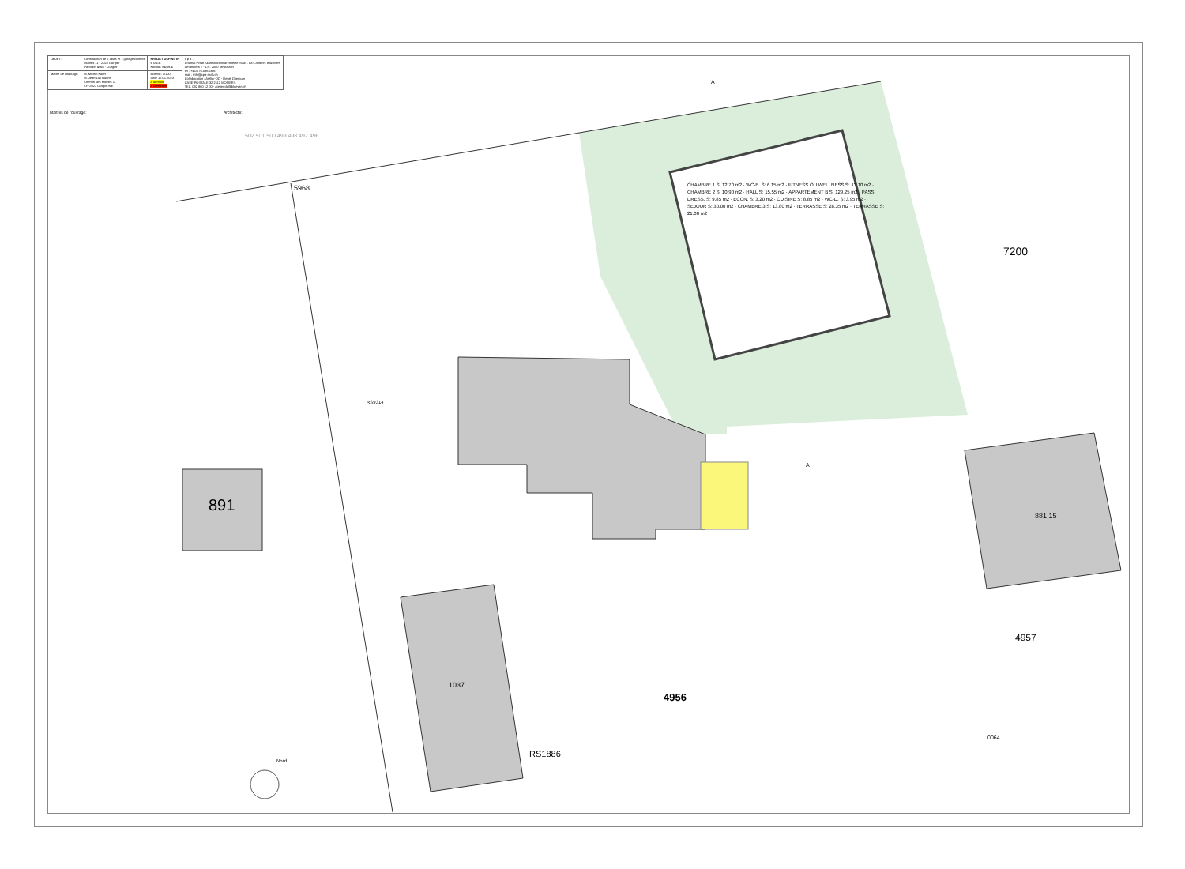| OBJET: | Construction de 2 villas et 1 garage collectif Moines 11 - 2023 Gorgier Parcelle: 4956 - Gorgier | PROJET DEFINITIF ETAGE Format: 84/59.4 | c p a . Chantal Préat Allanfranchini architecte ISAE . La Cambre . Bruxelles Amandiers 2 - CH. 2000 Neuchâtel tél : +41/076.586.16.67 mail : info@cpa-arch.ch Collaboration : Atelier-DC - Denis Cherbuin CASE POSTALE 32 2112 MÔTIERS TEL. 032 860 12 00 - atelier-dc@bluewin.ch |
| Maître de l'ouvrage: | M. Michel Furer M. Jean-Luc Buchs Chemin des Moines 11 CH-2023 Gorgier/NE | Echelle: 1/100 Date 12.01.2023 A démolir A construire | |
Maîtres de l'ouvrage: Architecte:
CHAMBRE 1 S: 12.70 m2 · WC-B. S: 6.15 m2 · FITNESS OU WELLNESS S: 13.10 m2 · CHAMBRE 2 S: 10.90 m2 · HALL S: 15.55 m2 · APPARTEMENT B S: 129.25 m2 · PASS. DRESS. S: 9.85 m2 · ECON. S: 3.20 m2 · CUISINE S: 8.85 m2 · WC-D. S: 3.95 m2 · SEJOUR S: 30.00 m2 · CHAMBRE 3 S: 13.80 m2 · TERRASSE S: 28.35 m2 · TERRASSE S: 21.00 m2
891
1037
881 15
7200
4956
4957
5968
RS9314
RS1886
0064
Nord
502 501 500 499 498 497 496
A
A